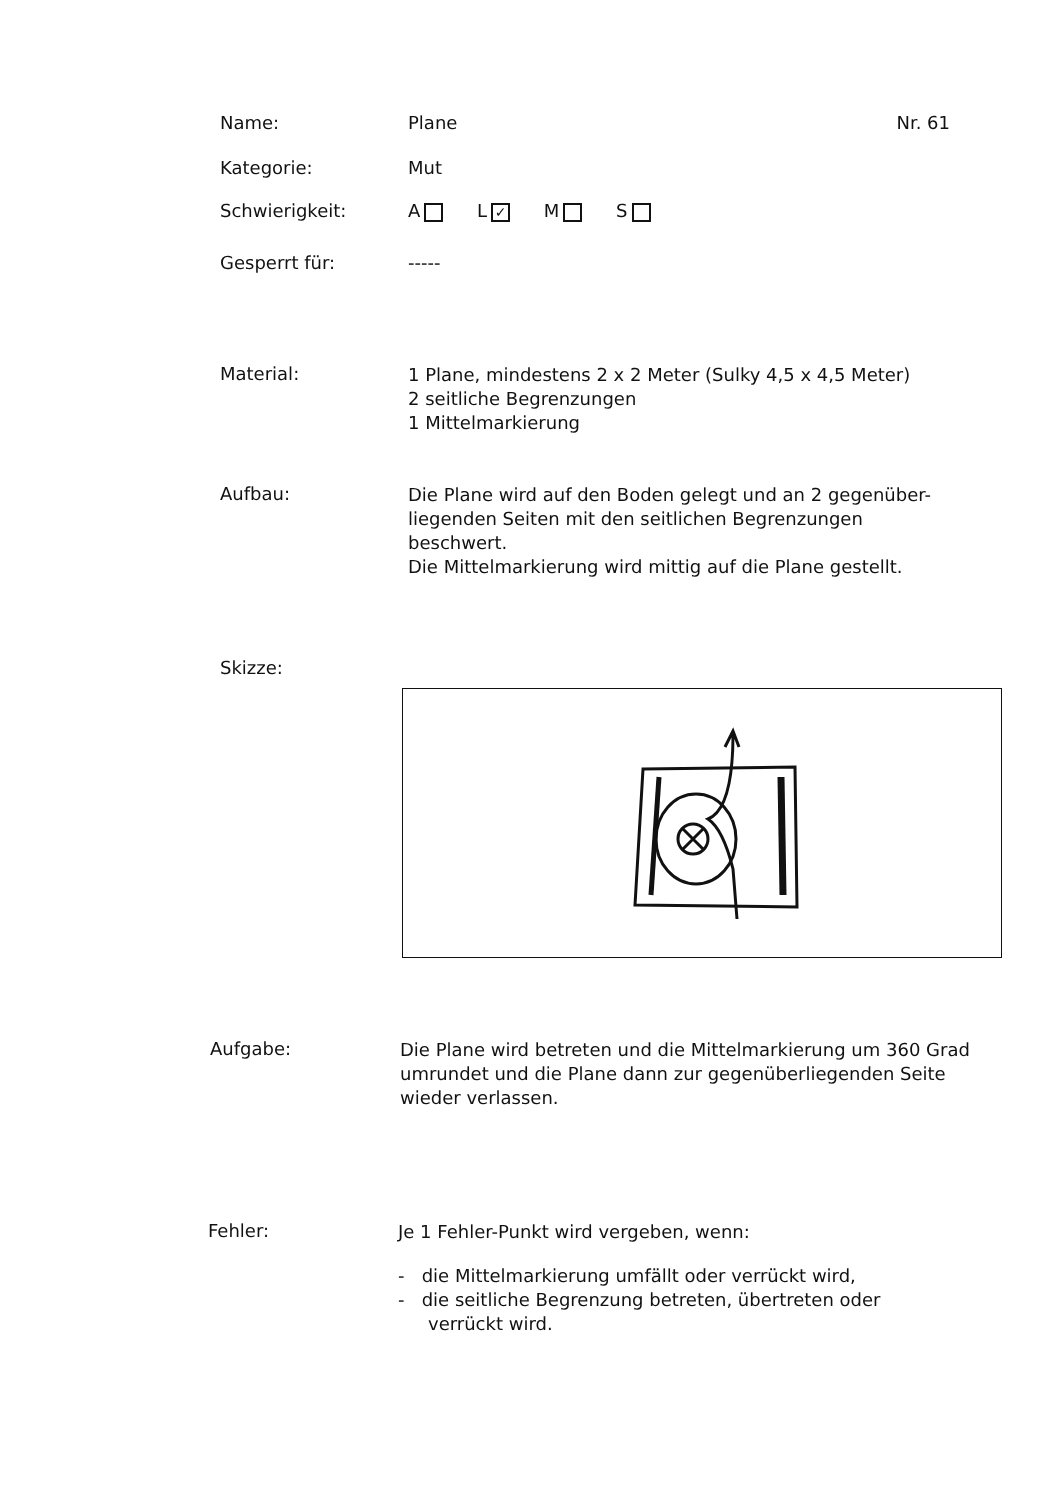Name: Plane Nr. 61
Kategorie: Mut
Schwierigkeit: A L ✓ M S
Gesperrt für: -----
Material:
1 Plane, mindestens 2 x 2 Meter (Sulky 4,5 x 4,5 Meter)
2 seitliche Begrenzungen
1 Mittelmarkierung
Aufbau:
Die Plane wird auf den Boden gelegt und an 2 gegenüber-
liegenden Seiten mit den seitlichen Begrenzungen beschwert.
Die Mittelmarkierung wird mittig auf die Plane gestellt.
Skizze:
Aufgabe:
Die Plane wird betreten und die Mittelmarkierung um 360 Grad
umrundet und die Plane dann zur gegenüberliegenden Seite
wieder verlassen.
Fehler:
Je 1 Fehler-Punkt wird vergeben, wenn:
- die Mittelmarkierung umfällt oder verrückt wird,
- die seitliche Begrenzung betreten, übertreten oder
verrückt wird.